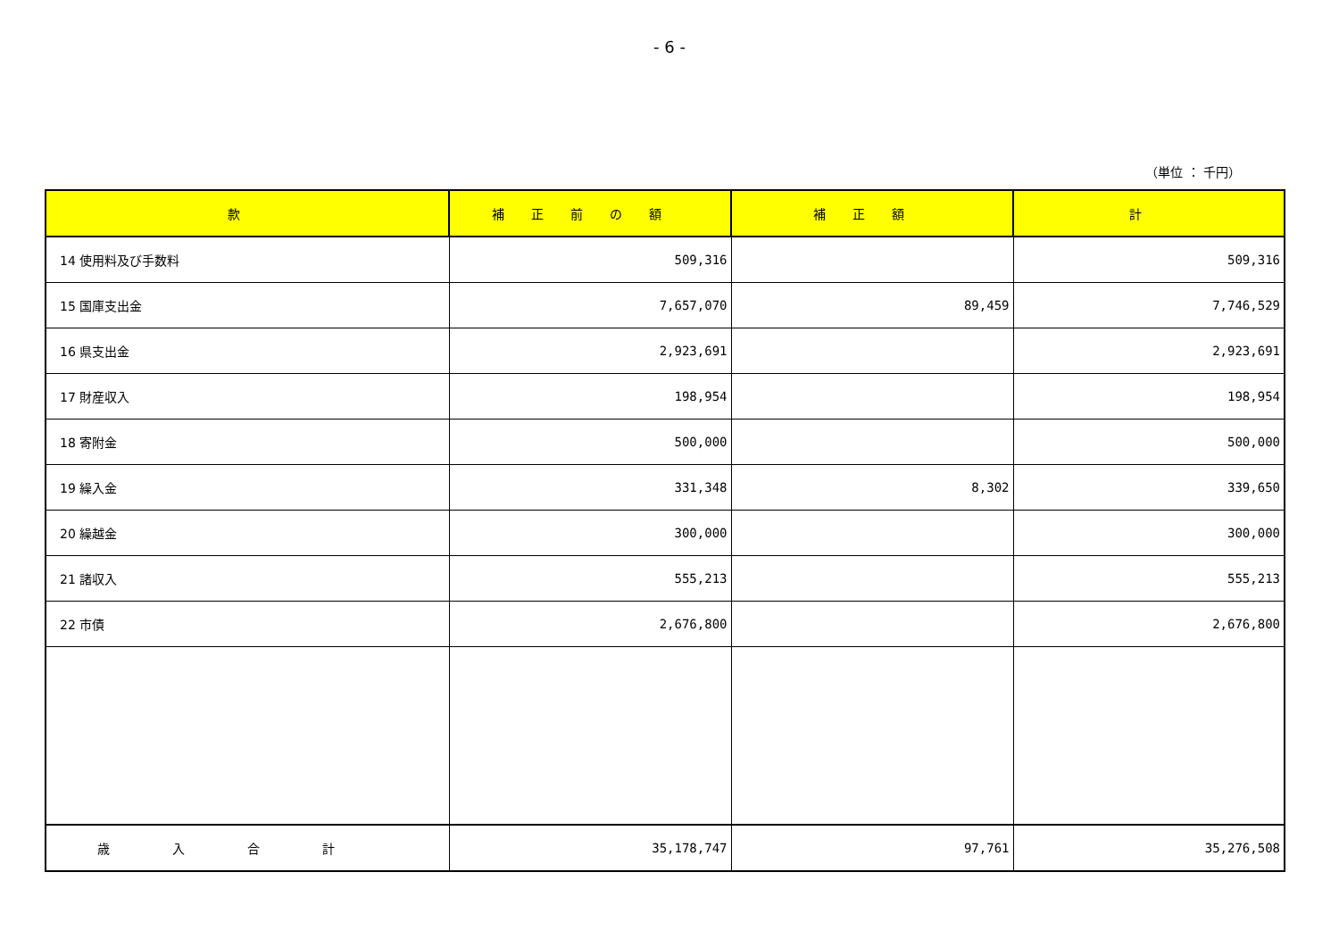- 6 -
（単位 ： 千円）
| 款 | 補正前の額 | 補正額 | 計 |
| --- | --- | --- | --- |
| 14 使用料及び手数料 | 509,316 | | 509,316 |
| 15 国庫支出金 | 7,657,070 | 89,459 | 7,746,529 |
| 16 県支出金 | 2,923,691 | | 2,923,691 |
| 17 財産収入 | 198,954 | | 198,954 |
| 18 寄附金 | 500,000 | | 500,000 |
| 19 繰入金 | 331,348 | 8,302 | 339,650 |
| 20 繰越金 | 300,000 | | 300,000 |
| 21 諸収入 | 555,213 | | 555,213 |
| 22 市債 | 2,676,800 | | 2,676,800 |
| 歳入合計 | 35,178,747 | 97,761 | 35,276,508 |